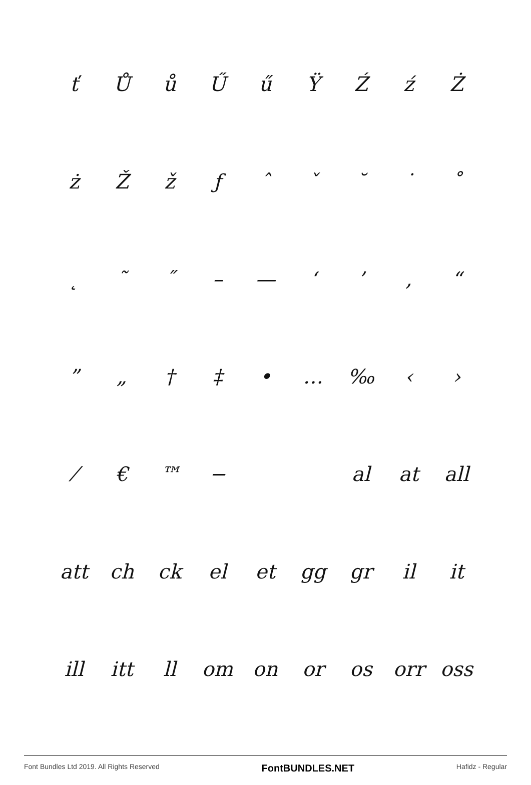ťŮůŰűŸŹźŻ
żŽžƒˆˇ ˘ ˙ ˚
˛ ˜ ˝ – — ‘’ ‚ “
” „ † ‡ • … ‰ ‹ ›
⁄ € ™ − al at all
att ch ck el et gg gr il it
ill itt ll om on or os orr oss
Font Bundles Ltd 2019. All Rights Reserved FontBUNDLES.NET Hafidz - Regular